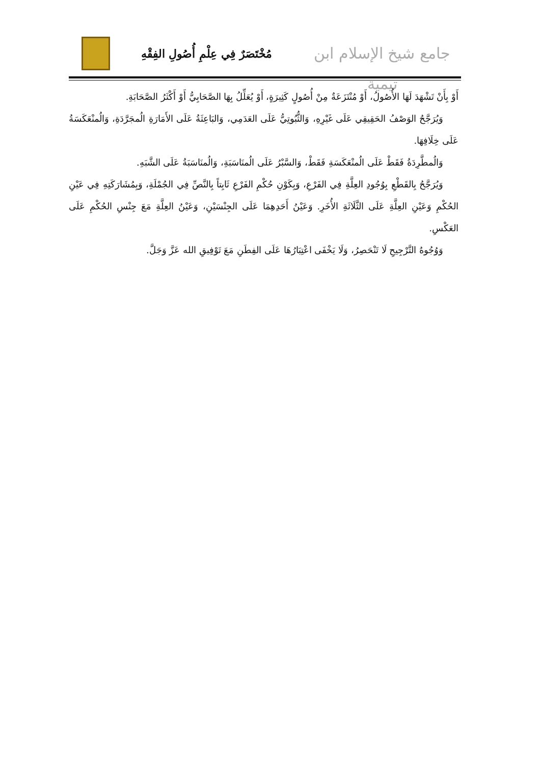جامع شيخ الإسلام ابن تيمية
مُخْتَصَرٌ فِي عِلْمِ أُصُولِ الفِقْهِ
أَوْ بِأَنْ تَشْهَدَ لَهَا الأُصُولُ، أَوْ مُنْتَزَعَةٌ مِنْ أُصُولٍ كَثِيرَةٍ، أَوْ يُعَلِّلُ بِهَا الصَّحَابِيُّ أَوْ أَكْثَرُ الصَّحَابَةِ.
وَيُرَجَّحُ الوَصْفُ الحَقِيقِي عَلَى غَيْرِهِ، وَالثُّبُوتِيُّ عَلَى العَدَمِي، وَالبَاعِثَةُ عَلَى الأَمَارَةِ الُمجَرَّدَةِ، وَالُمنْعَكَسَةُ عَلَى خِلَافِهَا.
وَالُمطَّرِدَةُ فَقَطْ عَلَى الُمنْعَكَسَةِ فَقَطْ، وَالسَّبْرُ عَلَى الُمنَاسَبَةِ، وَالُمنَاسَبَةُ عَلَى الشَّبَهِ.
وَيُرَجَّحُ بِالقَطْعِ بِوُجُودِ العِلَّةِ فِي الفَرْعِ، وَبِكَوْنِ حُكْمِ الفَرْعِ ثَابِتاً بِالنَّصِّ فِي الجُمْلَةِ، وَبِمُشَارَكَتِهِ فِي عَيْنِ الحُكْمِ وَعَيْنِ العِلَّةِ عَلَى الثَّلَاثَةِ الأُخَرِ. وَعَيْنُ أَحَدِهِمَا عَلَى الجِنْسَيْنِ، وَعَيْنُ العِلَّةِ مَعَ جِنْسِ الحُكْمِ عَلَى العَكْسِ.
وَوُجُوهُ التَّرْجِيحِ لَا تَنْحَصِرُ، وَلَا يَخْفَى اعْتِبَارُهَا عَلَى الفِطَنِ مَعَ تَوْفِيقِ الله عَزَّ وَجَلَّ.